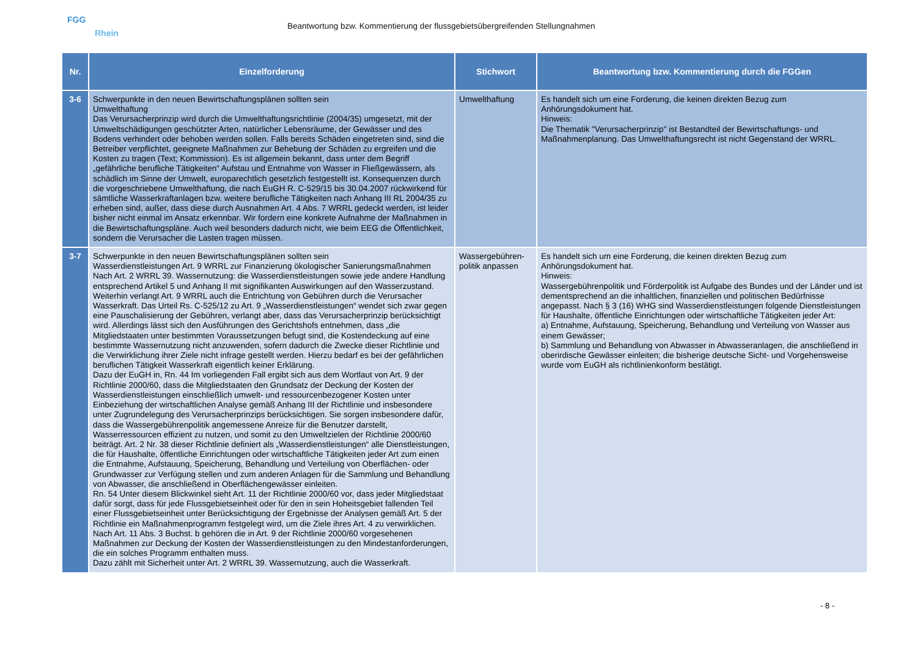FGG
Rhein
Beantwortung bzw. Kommentierung der flussgebietsübergreifenden Stellungnahmen
| Nr. | Einzelforderung | Stichwort | Beantwortung bzw. Kommentierung durch die FGGen |
| --- | --- | --- | --- |
| 3-6 | Schwerpunkte in den neuen Bewirtschaftungsplänen sollten sein Umwelthaftung Das Verursacherprinzip wird durch die Umwelthaftungsrichtlinie (2004/35) umgesetzt, mit der Umweltschädigungen geschützter Arten, natürlicher Lebensräume, der Gewässer und des Bodens verhindert oder behoben werden sollen. Falls bereits Schäden eingetreten sind, sind die Betreiber verpflichtet, geeignete Maßnahmen zur Behebung der Schäden zu ergreifen und die Kosten zu tragen (Text; Kommission). Es ist allgemein bekannt, dass unter dem Begriff „gefährliche berufliche Tätigkeiten“ Aufstau und Entnahme von Wasser in Fließgewässern, als schädlich im Sinne der Umwelt, europarechtlich gesetzlich festgestellt ist. Konsequenzen durch die vorgeschriebene Umwelthaftung, die nach EuGH R. C-529/15 bis 30.04.2007 rückwirkend für sämtliche Wasserkraftanlagen bzw. weitere berufliche Tätigkeiten nach Anhang III RL 2004/35 zu erheben sind, außer, dass diese durch Ausnahmen Art. 4 Abs. 7 WRRL gedeckt werden, ist leider bisher nicht einmal im Ansatz erkennbar. Wir fordern eine konkrete Aufnahme der Maßnahmen in die Bewirtschaftungspläne. Auch weil besonders dadurch nicht, wie beim EEG die Öffentlichkeit, sondern die Verursacher die Lasten tragen müssen. | Umwelthaftung | Es handelt sich um eine Forderung, die keinen direkten Bezug zum Anhörungsdokument hat. Hinweis: Die Thematik "Verursacherprinzip" ist Bestandteil der Bewirtschaftungs- und Maßnahmenplanung. Das Umwelthaftungsrecht ist nicht Gegenstand der WRRL. |
| 3-7 | Schwerpunkte in den neuen Bewirtschaftungsplänen sollten sein Wasserdienstleistungen Art. 9 WRRL zur Finanzierung ökologischer Sanierungsmaßnahmen Nach Art. 2 WRRL 39. Wassernutzung: die Wasserdienstleistungen sowie jede andere Handlung entsprechend Artikel 5 und Anhang II mit signifikanten Auswirkungen auf den Wasserzustand. Weiterhin verlangt Art. 9 WRRL auch die Entrichtung von Gebühren durch die Verursacher Wasserkraft. Das Urteil Rs. C-525/12 zu Art. 9 „Wasserdienstleistungen“ wendet sich zwar gegen eine Pauschalisierung der Gebühren, verlangt aber, dass das Verursacherprinzip berücksichtigt wird. Allerdings lässt sich den Ausführungen des Gerichtshofs entnehmen, dass „die Mitgliedstaaten unter bestimmten Voraussetzungen befugt sind, die Kostendeckung auf eine bestimmte Wassernutzung nicht anzuwenden, sofern dadurch die Zwecke dieser Richtlinie und die Verwirklichung ihrer Ziele nicht infrage gestellt werden. Hierzu bedarf es bei der gefährlichen beruflichen Tätigkeit Wasserkraft eigentlich keiner Erklärung. Dazu der EuGH in, Rn. 44 Im vorliegenden Fall ergibt sich aus dem Wortlaut von Art. 9 der Richtlinie 2000/60, dass die Mitgliedstaaten den Grundsatz der Deckung der Kosten der Wasserdienstleistungen einschließlich umwelt- und ressourcenbezogener Kosten unter Einbeziehung der wirtschaftlichen Analyse gemäß Anhang III der Richtlinie und insbesondere unter Zugrundelegung des Verursacherprinzips berücksichtigen. Sie sorgen insbesondere dafür, dass die Wassergebührenpolitik angemessene Anreize für die Benutzer darstellt, Wasserressourcen effizient zu nutzen, und somit zu den Umweltzielen der Richtlinie 2000/60 beiträgt. Art. 2 Nr. 38 dieser Richtlinie definiert als „Wasserdienstleistungen“ alle Dienstleistungen, die für Haushalte, öffentliche Einrichtungen oder wirtschaftliche Tätigkeiten jeder Art zum einen die Entnahme, Aufstauung, Speicherung, Behandlung und Verteilung von Oberflächen- oder Grundwasser zur Verfügung stellen und zum anderen Anlagen für die Sammlung und Behandlung von Abwasser, die anschließend in Oberflächengewässer einleiten. Rn. 54 Unter diesem Blickwinkel sieht Art. 11 der Richtlinie 2000/60 vor, dass jeder Mitgliedstaat dafür sorgt, dass für jede Flussgebietseinheit oder für den in sein Hoheitsgebiet fallenden Teil einer Flussgebietseinheit unter Berücksichtigung der Ergebnisse der Analysen gemäß Art. 5 der Richtlinie ein Maßnahmenprogramm festgelegt wird, um die Ziele ihres Art. 4 zu verwirklichen. Nach Art. 11 Abs. 3 Buchst. b gehören die in Art. 9 der Richtlinie 2000/60 vorgesehenen Maßnahmen zur Deckung der Kosten der Wasserdienstleistungen zu den Mindestanforderungen, die ein solches Programm enthalten muss. Dazu zählt mit Sicherheit unter Art. 2 WRRL 39. Wassernutzung, auch die Wasserkraft. | Wassergebühren-politik anpassen | Es handelt sich um eine Forderung, die keinen direkten Bezug zum Anhörungsdokument hat. Hinweis: Wassergebührenpolitik und Förderpolitik ist Aufgabe des Bundes und der Länder und ist dementsprechend an die inhaltlichen, finanziellen und politischen Bedürfnisse angepasst. Nach § 3 (16) WHG sind Wasserdienstleistungen folgende Dienstleistungen für Haushalte, öffentliche Einrichtungen oder wirtschaftliche Tätigkeiten jeder Art: a) Entnahme, Aufstauung, Speicherung, Behandlung und Verteilung von Wasser aus einem Gewässer; b) Sammlung und Behandlung von Abwasser in Abwasseranlagen, die anschließend in oberirdische Gewässer einleiten; die bisherige deutsche Sicht- und Vorgehensweise wurde vom EuGH als richtlinienkonform bestätigt. |
- 8 -